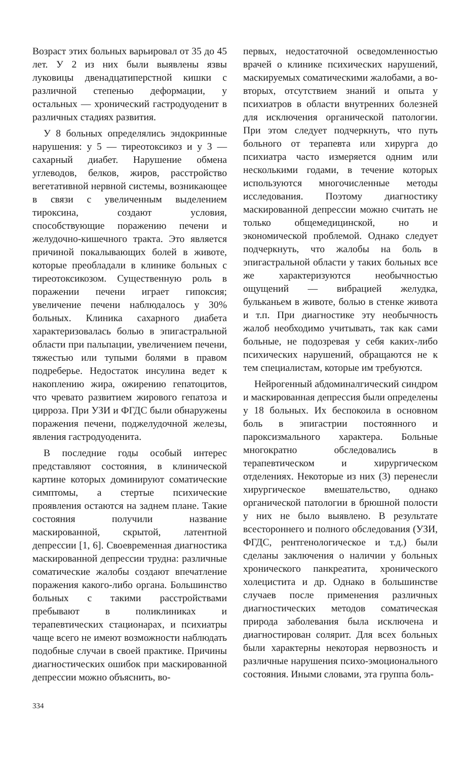Возраст этих больных варьировал от 35 до 45 лет. У 2 из них были выявлены язвы луковицы двенадцатиперстной кишки с различной степенью деформации, у остальных — хронический гастродуоденит в различных стадиях развития.
У 8 больных определялись эндокринные нарушения: у 5 — тиреотоксикоз и у 3 — сахарный диабет. Нарушение обмена углеводов, белков, жиров, расстройство вегетативной нервной системы, возникающее в связи с увеличенным выделением тироксина, создают условия, способствующие поражению печени и желудочно-кишечного тракта. Это является причиной покалывающих болей в животе, которые преобладали в клинике больных с тиреотоксикозом. Существенную роль в поражении печени играет гипоксия; увеличение печени наблюдалось у 30% больных. Клиника сахарного диабета характеризовалась болью в эпигастральной области при пальпации, увеличением печени, тяжестью или тупыми болями в правом подреберье. Недостаток инсулина ведет к накоплению жира, ожирению гепатоцитов, что чревато развитием жирового гепатоза и цирроза. При УЗИ и ФГДС были обнаружены поражения печени, поджелудочной железы, явления гастродуоденита.
В последние годы особый интерес представляют состояния, в клинической картине которых доминируют соматические симптомы, а стертые психические проявления остаются на заднем плане. Такие состояния получили название маскированной, скрытой, латентной депрессии [1, 6]. Своевременная диагностика маскированной депрессии трудна: различные соматические жалобы создают впечатление поражения какого-либо органа. Большинство больных с такими расстройствами пребывают в поликлиниках и терапевтических стационарах, и психиатры чаще всего не имеют возможности наблюдать подобные случаи в своей практике. Причины диагностических ошибок при маскированной депрессии можно объяснить, во-
первых, недостаточной осведомленностью врачей о клинике психических нарушений, маскируемых соматическими жалобами, а во-вторых, отсутствием знаний и опыта у психиатров в области внутренних болезней для исключения органической патологии. При этом следует подчеркнуть, что путь больного от терапевта или хирурга до психиатра часто измеряется одним или несколькими годами, в течение которых используются многочисленные методы исследования. Поэтому диагностику маскированной депрессии можно считать не только общемедицинской, но и экономической проблемой. Однако следует подчеркнуть, что жалобы на боль в эпигастральной области у таких больных все же характеризуются необычностью ощущений — вибрацией желудка, бульканьем в животе, болью в стенке живота и т.п. При диагностике эту необычность жалоб необходимо учитывать, так как сами больные, не подозревая у себя каких-либо психических нарушений, обращаются не к тем специалистам, которые им требуются.
Нейрогенный абдоминалгический синдром и маскированная депрессия были определены у 18 больных. Их беспокоила в основном боль в эпигастрии постоянного и пароксизмального характера. Больные многократно обследовались в терапевтическом и хирургическом отделениях. Некоторые из них (3) перенесли хирургическое вмешательство, однако органической патологии в брюшной полости у них не было выявлено. В результате всестороннего и полного обследования (УЗИ, ФГДС, рентгенологическое и т.д.) были сделаны заключения о наличии у больных хронического панкреатита, хронического холецистита и др. Однако в большинстве случаев после применения различных диагностических методов соматическая природа заболевания была исключена и диагностирован солярит. Для всех больных были характерны некоторая нервозность и различные нарушения психо-эмоционального состояния. Иными словами, эта группа боль-
334